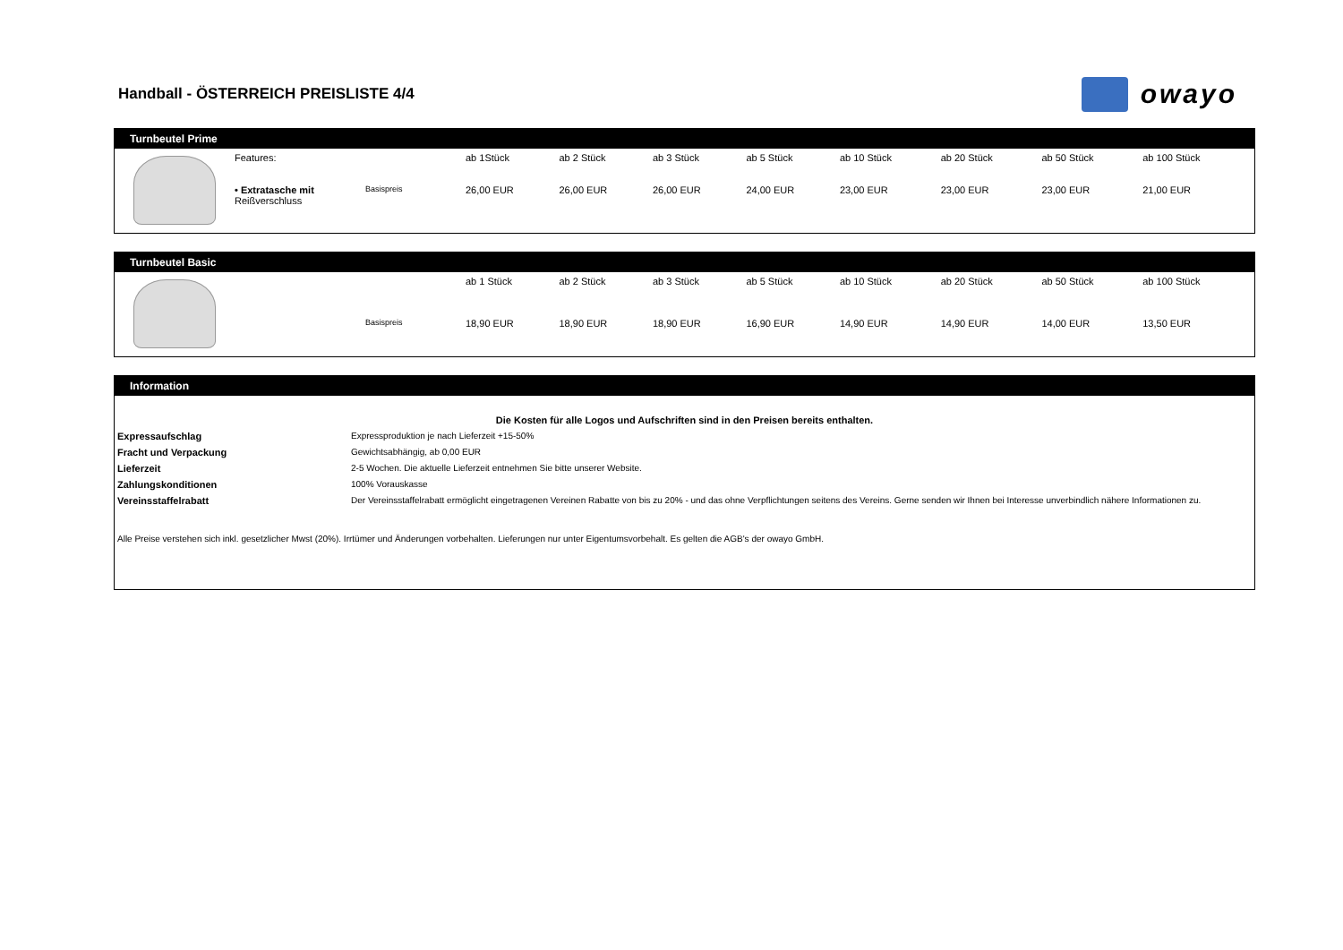Handball - ÖSTERREICH PREISLISTE 4/4
owayo
Turnbeutel Prime
| | Features: | | ab 1Stück | ab 2 Stück | ab 3 Stück | ab 5 Stück | ab 10 Stück | ab 20 Stück | ab 50 Stück | ab 100 Stück |
| | • Extratasche mit Reißverschluss | Basispreis | 26,00 EUR | 26,00 EUR | 26,00 EUR | 24,00 EUR | 23,00 EUR | 23,00 EUR | 23,00 EUR | 21,00 EUR |
Turnbeutel Basic
| | | | ab 1 Stück | ab 2 Stück | ab 3 Stück | ab 5 Stück | ab 10 Stück | ab 20 Stück | ab 50 Stück | ab 100 Stück |
| | | Basispreis | 18,90 EUR | 18,90 EUR | 18,90 EUR | 16,90 EUR | 14,90 EUR | 14,90 EUR | 14,00 EUR | 13,50 EUR |
Information
| Die Kosten für alle Logos und Aufschriften sind in den Preisen bereits enthalten. | |
| Expressaufschlag | Expressproduktion je nach Lieferzeit +15-50% |
| Fracht und Verpackung | Gewichtsabhängig, ab 0,00 EUR |
| Lieferzeit | 2-5 Wochen. Die aktuelle Lieferzeit entnehmen Sie bitte unserer Website. |
| Zahlungskonditionen | 100% Vorauskasse |
| Vereinsstaffelrabatt | Der Vereinsstaffelrabatt ermöglicht eingetragenen Vereinen Rabatte von bis zu 20% - und das ohne Verpflichtungen seitens des Vereins. Gerne senden wir Ihnen bei Interesse unverbindlich nähere Informationen zu. |
| Alle Preise verstehen sich inkl. gesetzlicher Mwst (20%). Irrtümer und Änderungen vorbehalten. Lieferungen nur unter Eigentumsvorbehalt. Es gelten die AGB's der owayo GmbH. | |